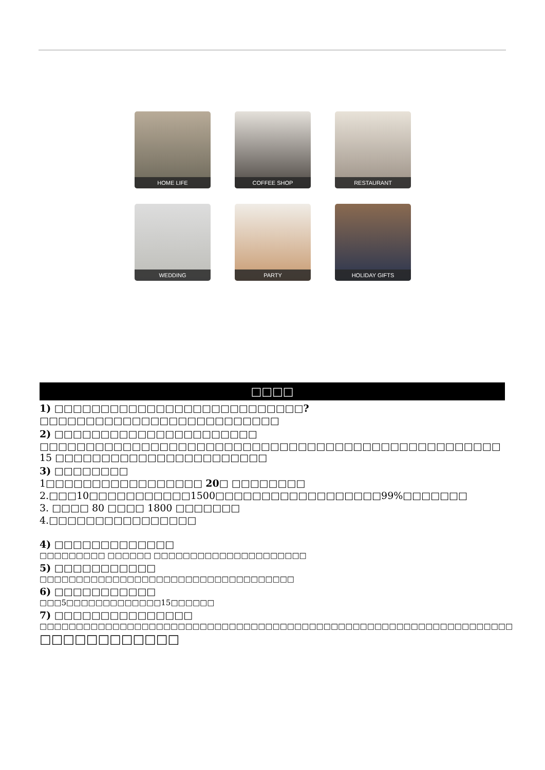HOME LIFE
COFFEE SHOP
RESTAURANT
WEDDING
PARTY
HOLIDAY GIFTS
□□□□
1) □□□□□□□□□□□□□□□□□□□□□□□□□□□?
□□□□□□□□□□□□□□□□□□□□□□□□□□
2) □□□□□□□□□□□□□□□□□□□□□□
□□□□□□□□□□□□□□□□□□□□□□□□□□□□□□□□□□□□□□□□□□□□□□□□□□ 15 □□□□□□□□□□□□□□□□□□□□□□□
3) □□□□□□□□
1□□□□□□□□□□□□□□□□□ 20□ □□□□□□□□
2.□□□10□□□□□□□□□□□1500□□□□□□□□□□□□□□□□□□99%□□□□□□□
3. □□□□ 80 □□□□ 1800 □□□□□□□
4.□□□□□□□□□□□□□□□□
4) □□□□□□□□□□□□□
□□□□□□□□□ □□□□□□ □□□□□□□□□□□□□□□□□□□□□
5) □□□□□□□□□□□
□□□□□□□□□□□□□□□□□□□□□□□□□□□□□□□□□□□
6) □□□□□□□□□□□
□□□5□□□□□□□□□□□□□15□□□□□□
7) □□□□□□□□□□□□□□□
□□□□□□□□□□□□□□□□□□□□□□□□□□□□□□□□□□□□□□□□□□□□□□□□□□□□□□□□□□□□□□□□□
□□□□□□□□□□□□